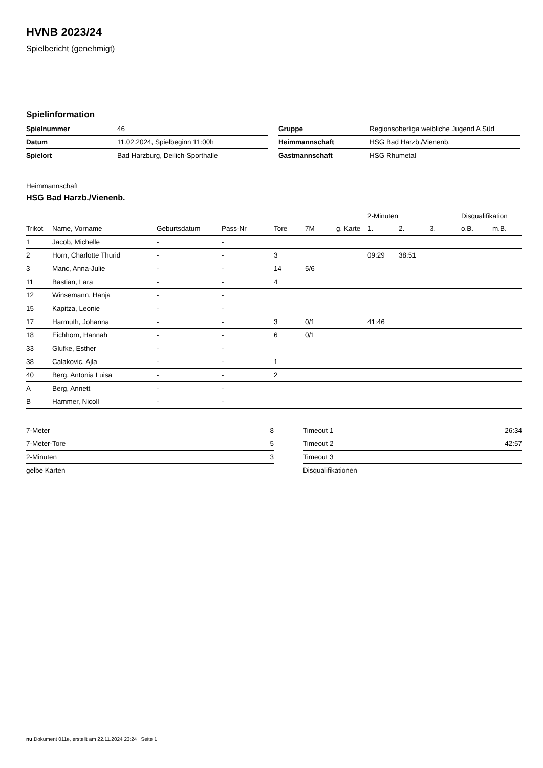HVNB 2023/24
Spielbericht (genehmigt)
Spielinformation
| Spielnummer | 46 |
| Datum | 11.02.2024, Spielbeginn 11:00h |
| Spielort | Bad Harzburg, Deilich-Sporthalle |
| Gruppe | Regionsoberliga weibliche Jugend A Süd |
| Heimmannschaft | HSG Bad Harzb./Vienenb. |
| Gastmannschaft | HSG Rhumetal |
Heimmannschaft
HSG Bad Harzb./Vienenb.
| | | | | | | | 2-Minuten | | | Disqualifikation | |
| --- | --- | --- | --- | --- | --- | --- | --- | --- | --- | --- | --- |
| Trikot | Name, Vorname | Geburtsdatum | Pass-Nr | Tore | 7M | g. Karte | 1. | 2. | 3. | o.B. | m.B. |
| 1 | Jacob, Michelle | - | - | | | | | | | | |
| 2 | Horn, Charlotte Thurid | - | - | 3 | | | 09:29 | 38:51 | | | |
| 3 | Manc, Anna-Julie | - | - | 14 | 5/6 | | | | | | |
| 11 | Bastian, Lara | - | - | 4 | | | | | | | |
| 12 | Winsemann, Hanja | - | - | | | | | | | | |
| 15 | Kapitza, Leonie | - | - | | | | | | | | |
| 17 | Harmuth, Johanna | - | - | 3 | 0/1 | | 41:46 | | | | |
| 18 | Eichhorn, Hannah | - | - | 6 | 0/1 | | | | | | |
| 33 | Glufke, Esther | - | - | | | | | | | | |
| 38 | Calakovic, Ajla | - | - | 1 | | | | | | | |
| 40 | Berg, Antonia Luisa | - | - | 2 | | | | | | | |
| A | Berg, Annett | - | - | | | | | | | | |
| B | Hammer, Nicoll | - | - | | | | | | | | |
| 7-Meter | 8 |
| 7-Meter-Tore | 5 |
| 2-Minuten | 3 |
| gelbe Karten | |
| Timeout 1 | 26:34 |
| Timeout 2 | 42:57 |
| Timeout 3 | |
| Disqualifikationen | |
nu.Dokument 011e, erstellt am 22.11.2024 23:24 | Seite 1